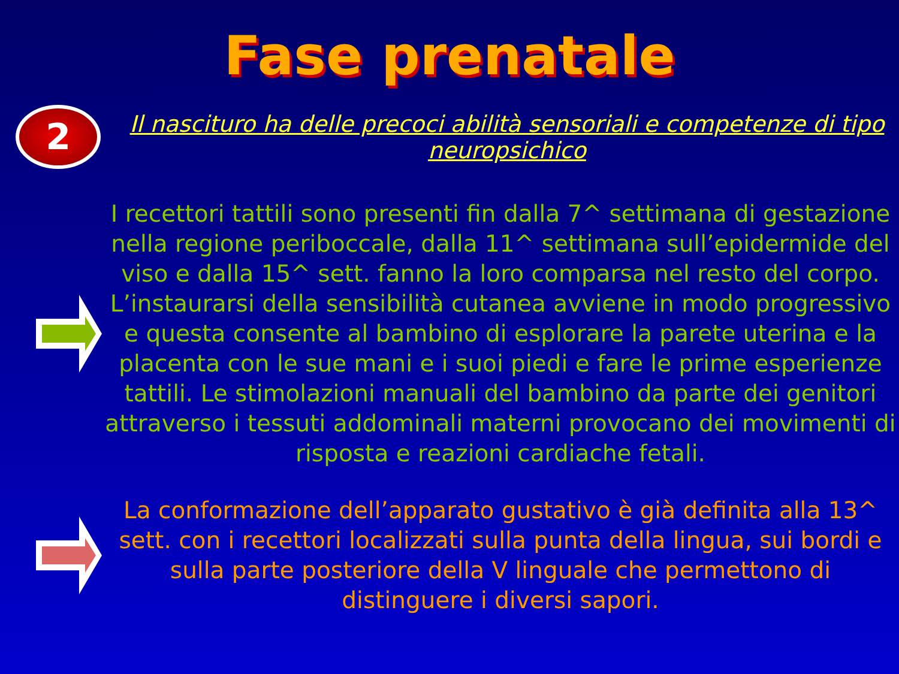Fase prenatale
2
Il nascituro ha delle precoci abilità sensoriali e competenze di tipo neuropsichico
I recettori tattili sono presenti fin dalla 7^ settimana di gestazione nella regione periboccale, dalla 11^ settimana sull’epidermide del viso e dalla 15^ sett. fanno la loro comparsa nel resto del corpo. L’instaurarsi della sensibilità cutanea avviene in modo progressivo e questa consente al bambino di esplorare la parete uterina e la placenta con le sue mani e i suoi piedi e fare le prime esperienze tattili. Le stimolazioni manuali del bambino da parte dei genitori attraverso i tessuti addominali materni provocano dei movimenti di risposta e reazioni cardiache fetali.
La conformazione dell’apparato gustativo è già definita alla 13^ sett. con i recettori localizzati sulla punta della lingua, sui bordi e sulla parte posteriore della V linguale che permettono di distinguere i diversi sapori.